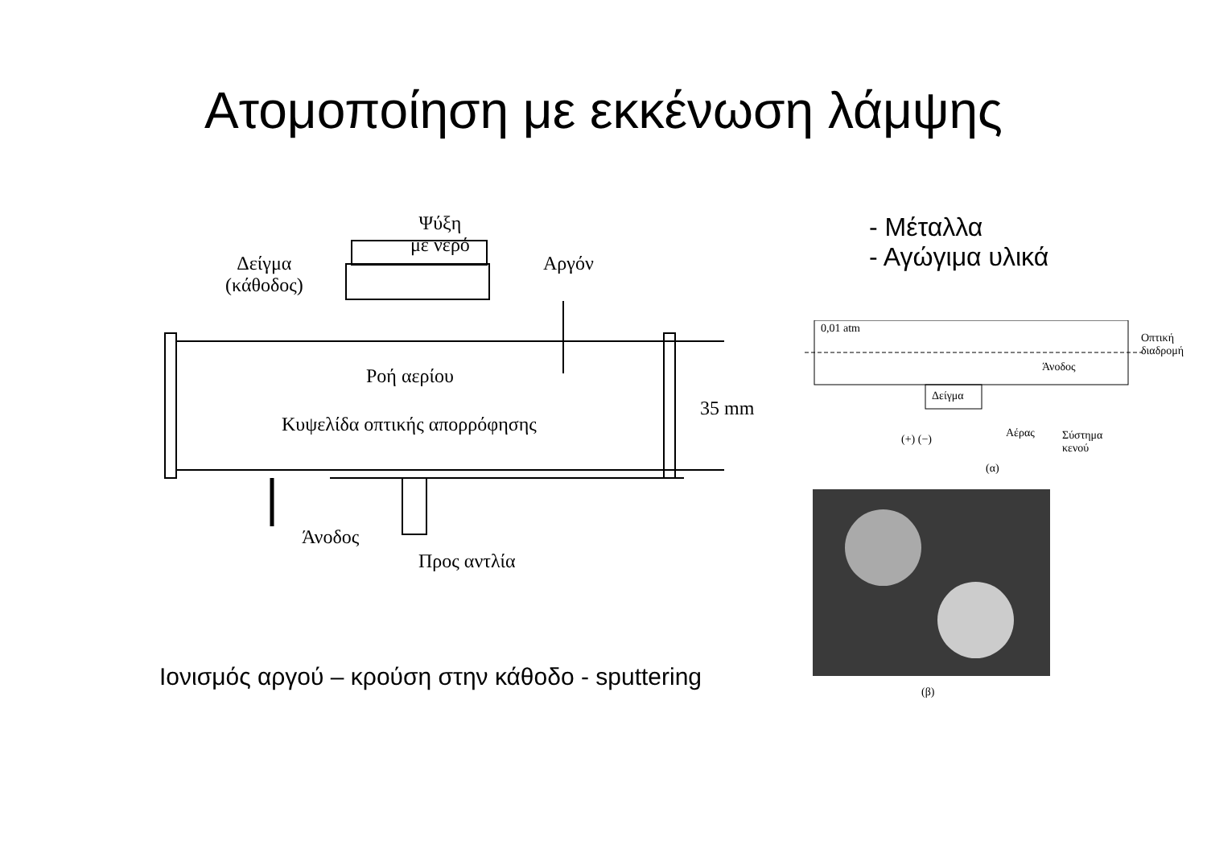Ατομοποίηση με εκκένωση λάμψης
Ψύξη
με νερό
Δείγμα
(κάθοδος)
Αργόν
Ροή αερίου
Κυψελίδα οπτικής απορρόφησης
35 mm
Άνοδος
Προς αντλία
Ιονισμός αργού – κρούση στην κάθοδο - sputtering
- Μέταλλα
- Αγώγιμα υλικά
0,01 atm
Οπτική
διαδρομή
Άνοδος
Δείγμα
(+) (−) Αέρας Σύστημα
κενού
(α)
(β)